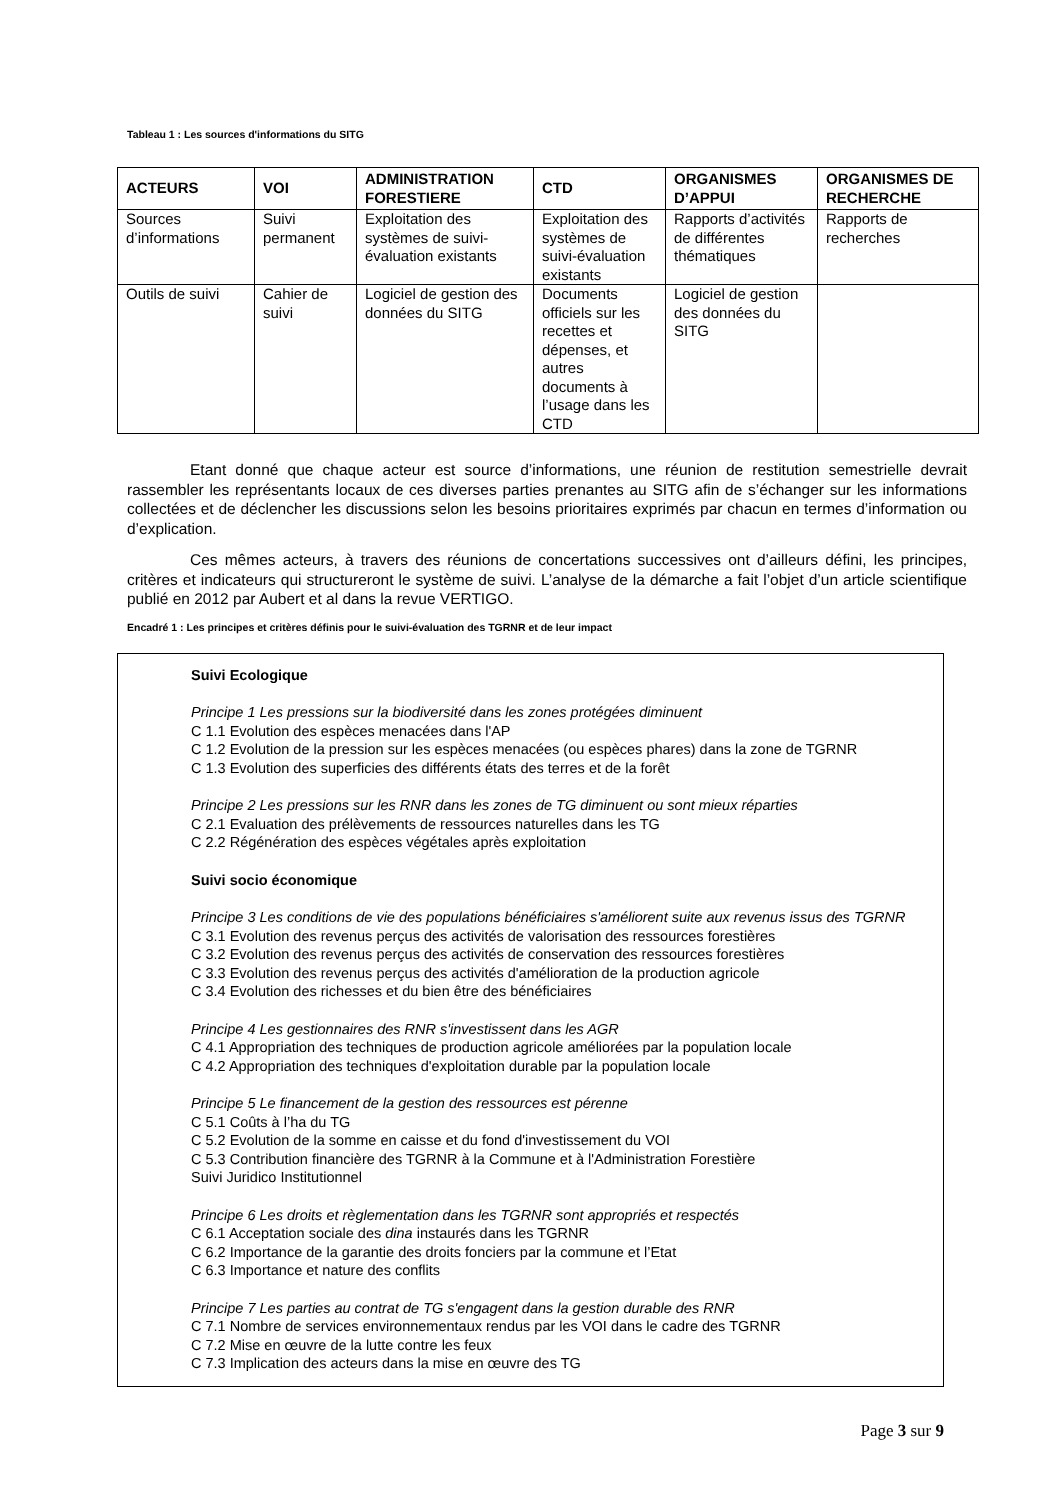Tableau 1 : Les sources d'informations du SITG
| ACTEURS | VOI | ADMINISTRATION FORESTIERE | CTD | ORGANISMES D’APPUI | ORGANISMES DE RECHERCHE |
| --- | --- | --- | --- | --- | --- |
| Sources d’informations | Suivi permanent | Exploitation des systèmes de suivi-évaluation existants | Exploitation des systèmes de suivi-évaluation existants | Rapports d’activités de différentes thématiques | Rapports de recherches |
| Outils de suivi | Cahier de suivi | Logiciel de gestion des données du SITG | Documents officiels sur les recettes et dépenses, et autres documents à l’usage dans les CTD | Logiciel de gestion des données du SITG | |
Etant donné que chaque acteur est source d’informations, une réunion de restitution semestrielle devrait rassembler les représentants locaux de ces diverses parties prenantes au SITG afin de s’échanger sur les informations collectées et de déclencher les discussions selon les besoins prioritaires exprimés par chacun en termes d’information ou d’explication.
Ces mêmes acteurs, à travers des réunions de concertations successives ont d’ailleurs défini, les principes, critères et indicateurs qui structureront le système de suivi. L’analyse de la démarche a fait l’objet d’un article scientifique publié en 2012 par Aubert et al dans la revue VERTIGO.
Encadré 1 : Les principes et critères définis pour le suivi-évaluation des TGRNR et de leur impact
Suivi Ecologique
Principe 1 Les pressions sur la biodiversité dans les zones protégées diminuent
C 1.1 Evolution des espèces menacées dans l'AP
C 1.2 Evolution de la pression sur les espèces menacées (ou espèces phares) dans la zone de TGRNR
C 1.3 Evolution des superficies des différents états des terres et de la forêt
Principe 2 Les pressions sur les RNR dans les zones de TG diminuent ou sont mieux réparties
C 2.1 Evaluation des prélèvements de ressources naturelles dans les TG
C 2.2 Régénération des espèces végétales après exploitation
Suivi socio économique
Principe 3 Les conditions de vie des populations bénéficiaires s'améliorent suite aux revenus issus des TGRNR
C 3.1 Evolution des revenus perçus des activités de valorisation des ressources forestières
C 3.2 Evolution des revenus perçus des activités de conservation des ressources forestières
C 3.3 Evolution des revenus perçus des activités d'amélioration de la production agricole
C 3.4 Evolution des richesses et du bien être des bénéficiaires
Principe 4 Les gestionnaires des RNR s'investissent dans les AGR
C 4.1 Appropriation des techniques de production agricole améliorées par la population locale
C 4.2 Appropriation des techniques d'exploitation durable par la population locale
Principe 5 Le financement de la gestion des ressources est pérenne
C 5.1 Coûts à l’ha du TG
C 5.2 Evolution de la somme en caisse et du fond d'investissement du VOI
C 5.3 Contribution financière des TGRNR à la Commune et à l'Administration Forestière
Suivi Juridico Institutionnel
Principe 6 Les droits et règlementation dans les TGRNR sont appropriés et respectés
C 6.1 Acceptation sociale des dina instaurés dans les TGRNR
C 6.2 Importance de la garantie des droits fonciers par la commune et l’Etat
C 6.3 Importance et nature des conflits
Principe 7 Les parties au contrat de TG s'engagent dans la gestion durable des RNR
C 7.1 Nombre de services environnementaux rendus par les VOI dans le cadre des TGRNR
C 7.2 Mise en œuvre de la lutte contre les feux
C 7.3 Implication des acteurs dans la mise en œuvre des TG
Page 3 sur 9